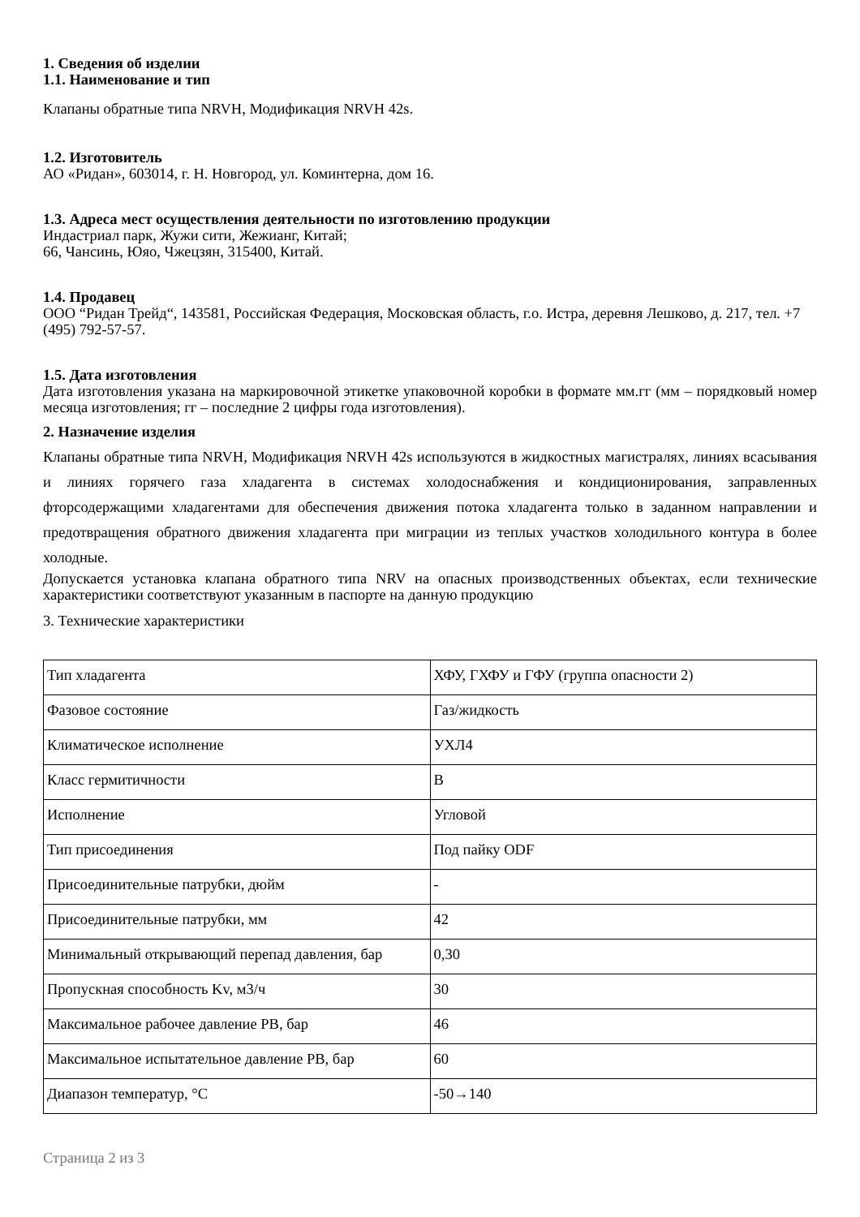1. Сведения об изделии
1.1. Наименование и тип
Клапаны обратные типа NRVH, Модификация NRVH 42s.
1.2. Изготовитель
АО «Ридан», 603014, г. Н. Новгород, ул. Коминтерна, дом 16.
1.3. Адреса мест осуществления деятельности по изготовлению продукции
Индастриал парк, Жужи сити, Жежианг, Китай;
66, Чансинь, Юяо, Чжецзян, 315400, Китай.
1.4. Продавец
ООО “Ридан Трейд“, 143581, Российская Федерация, Московская область, г.о. Истра, деревня Лешково, д. 217, тел. +7 (495) 792-57-57.
1.5. Дата изготовления
Дата изготовления указана на маркировочной этикетке упаковочной коробки в формате мм.гг (мм – порядковый номер месяца изготовления; гг – последние 2 цифры года изготовления).
2. Назначение изделия
Клапаны обратные типа NRVH, Модификация NRVH 42s используются в жидкостных магистралях, линиях всасывания и линиях горячего газа хладагента в системах холодоснабжения и кондиционирования, заправленных фторсодержащими хладагентами для обеспечения движения потока хладагента только в заданном направлении и предотвращения обратного движения хладагента при миграции из теплых участков холодильного контура в более холодные.
Допускается установка клапана обратного типа NRV на опасных производственных объектах, если технические характеристики соответствуют указанным в паспорте на данную продукцию
3. Технические характеристики
| Тип хладагента | ХФУ, ГХФУ и ГФУ (группа опасности 2) |
| Фазовое состояние | Газ/жидкость |
| Климатическое исполнение | УХЛ4 |
| Класс гермитичности | B |
| Исполнение | Угловой |
| Тип присоединения | Под пайку ODF |
| Присоединительные патрубки, дюйм | - |
| Присоединительные патрубки, мм | 42 |
| Минимальный открывающий перепад давления, бар | 0,30 |
| Пропускная способность Kv, м3/ч | 30 |
| Максимальное рабочее давление PB, бар | 46 |
| Максимальное испытательное давление PB, бар | 60 |
| Диапазон температур, °C | -50→140 |
Страница 2 из 3